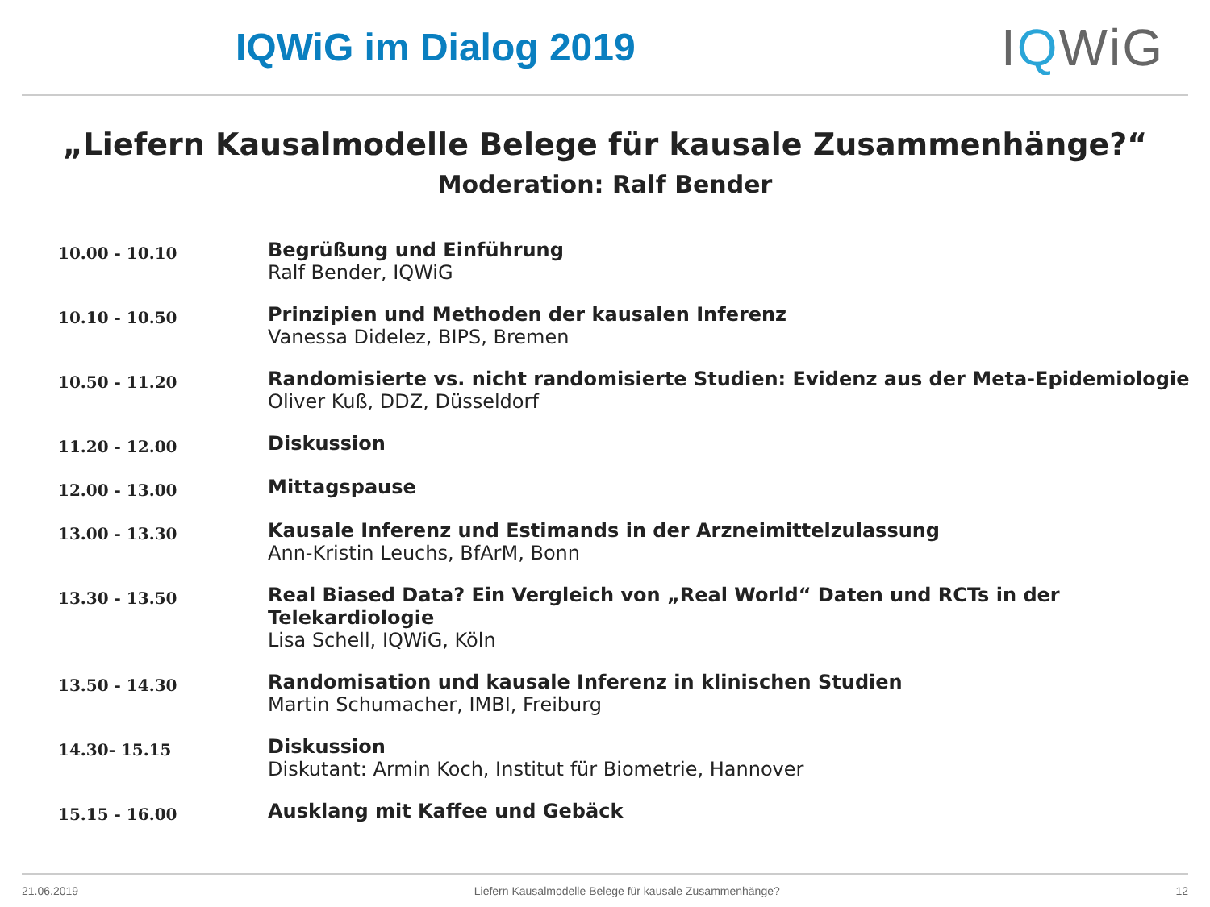IQWiG im Dialog 2019
IQWiG
„Liefern Kausalmodelle Belege für kausale Zusammenhänge?“
Moderation: Ralf Bender
| 10.00 - 10.10 | Begrüßung und Einführung Ralf Bender, IQWiG |
| 10.10 - 10.50 | Prinzipien und Methoden der kausalen Inferenz Vanessa Didelez, BIPS, Bremen |
| 10.50 - 11.20 | Randomisierte vs. nicht randomisierte Studien: Evidenz aus der Meta-Epidemiologie Oliver Kuß, DDZ, Düsseldorf |
| 11.20 - 12.00 | Diskussion |
| 12.00 - 13.00 | Mittagspause |
| 13.00 - 13.30 | Kausale Inferenz und Estimands in der Arzneimittelzulassung Ann-Kristin Leuchs, BfArM, Bonn |
| 13.30 - 13.50 | Real Biased Data? Ein Vergleich von „Real World“ Daten und RCTs in der Telekardiologie Lisa Schell, IQWiG, Köln |
| 13.50 - 14.30 | Randomisation und kausale Inferenz in klinischen Studien Martin Schumacher, IMBI, Freiburg |
| 14.30- 15.15 | Diskussion Diskutant: Armin Koch, Institut für Biometrie, Hannover |
| 15.15 - 16.00 | Ausklang mit Kaffee und Gebäck |
21.06.2019 Liefern Kausalmodelle Belege für kausale Zusammenhänge? 12